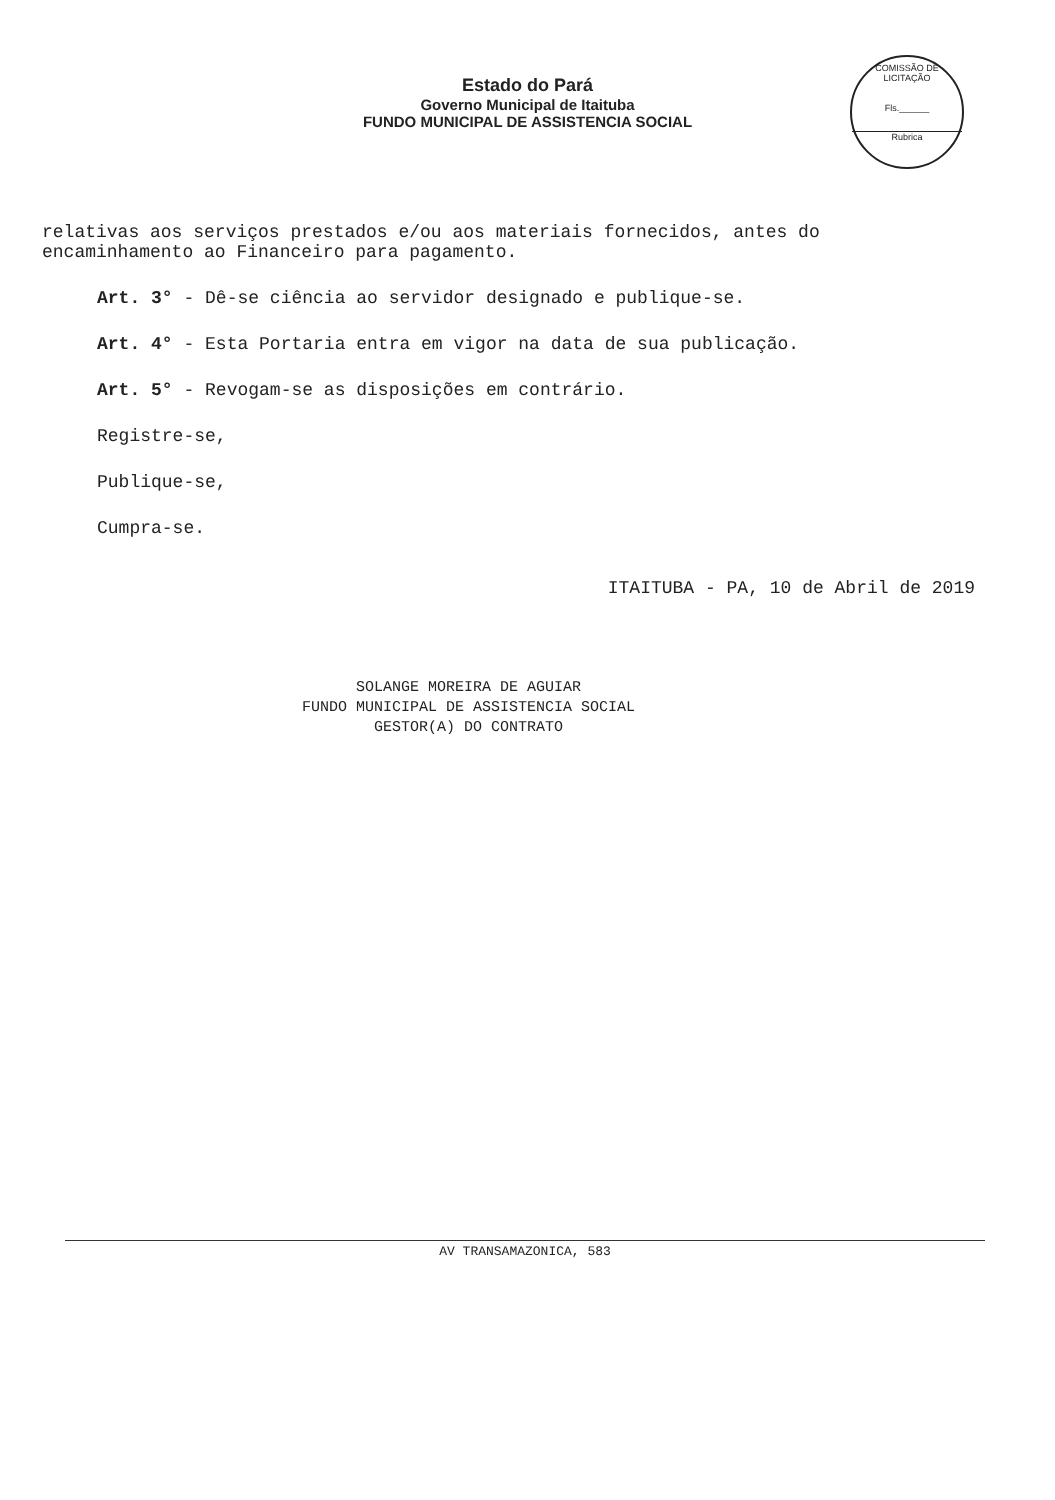COMISSÃO DE LICITAÇÃO
Fls.______
Rubrica
Estado do Pará
Governo Municipal de Itaituba
FUNDO MUNICIPAL DE ASSISTENCIA SOCIAL
relativas aos serviços prestados e/ou aos materiais fornecidos, antes do encaminhamento ao Financeiro para pagamento.
Art. 3° - Dê-se ciência ao servidor designado e publique-se.
Art. 4° - Esta Portaria entra em vigor na data de sua publicação.
Art. 5° - Revogam-se as disposições em contrário.
Registre-se,
Publique-se,
Cumpra-se.
ITAITUBA - PA, 10 de Abril de 2019
SOLANGE MOREIRA DE AGUIAR
FUNDO MUNICIPAL DE ASSISTENCIA SOCIAL
GESTOR(A) DO CONTRATO
AV TRANSAMAZONICA, 583